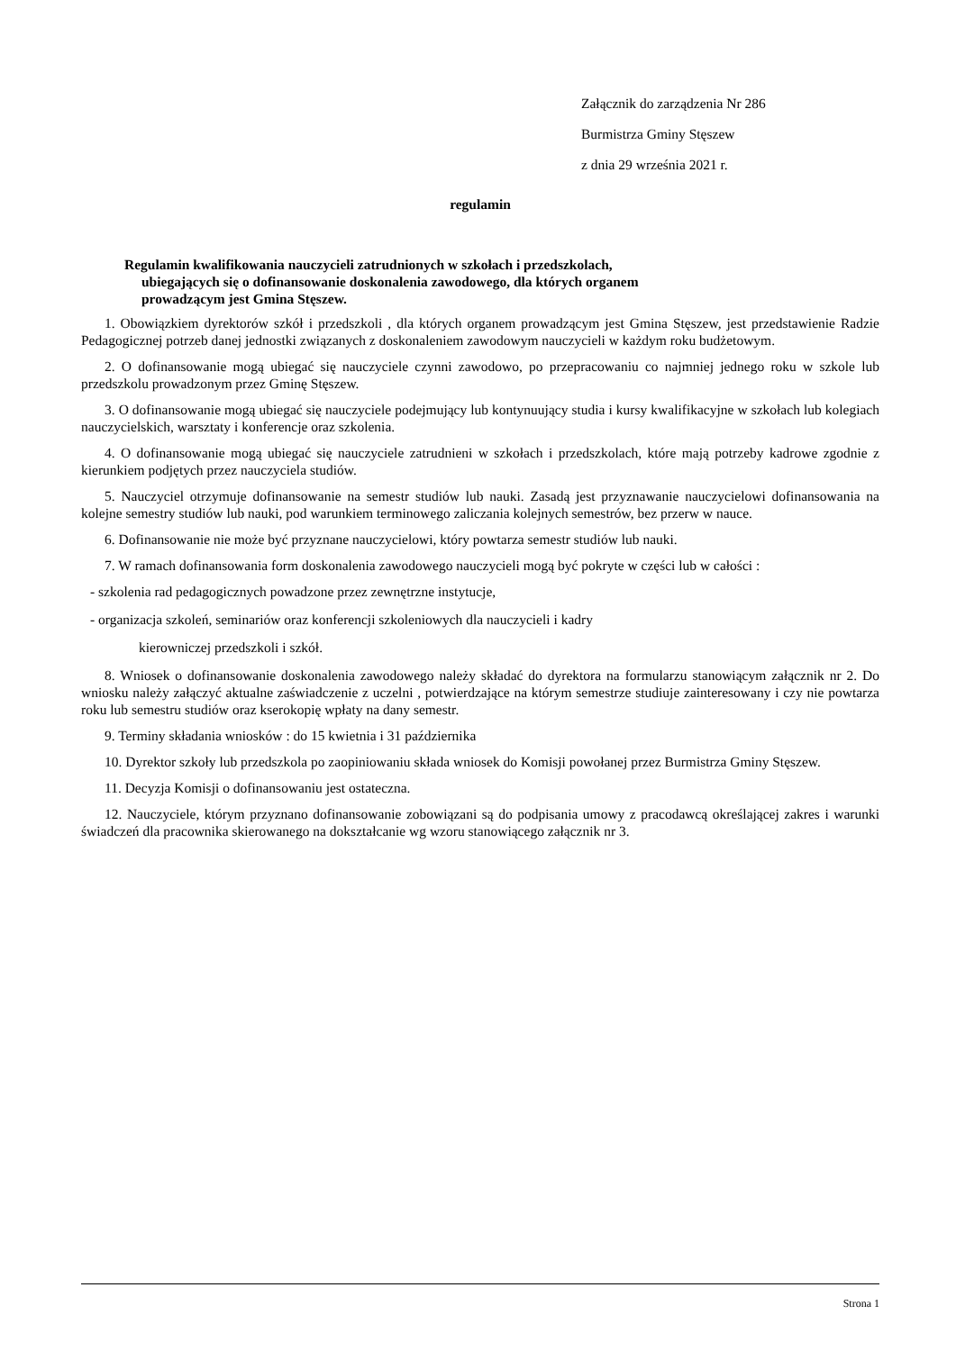Załącznik do zarządzenia Nr 286
Burmistrza Gminy Stęszew
z dnia 29 września 2021 r.
regulamin
Regulamin kwalifikowania nauczycieli zatrudnionych w szkołach i przedszkolach,
ubiegających się o dofinansowanie doskonalenia zawodowego, dla których organem
prowadzącym jest Gmina Stęszew.
1. Obowiązkiem dyrektorów szkół i przedszkoli , dla których organem prowadzącym jest Gmina Stęszew, jest przedstawienie Radzie Pedagogicznej potrzeb danej jednostki związanych z doskonaleniem zawodowym nauczycieli w każdym roku budżetowym.
2. O dofinansowanie mogą ubiegać się nauczyciele czynni zawodowo, po przepracowaniu co najmniej jednego roku w szkole lub przedszkolu prowadzonym przez Gminę Stęszew.
3. O dofinansowanie mogą ubiegać się nauczyciele podejmujący lub kontynuujący studia i kursy kwalifikacyjne w szkołach lub kolegiach nauczycielskich, warsztaty i konferencje oraz szkolenia.
4. O dofinansowanie mogą ubiegać się nauczyciele zatrudnieni w szkołach i przedszkolach, które mają potrzeby kadrowe zgodnie z kierunkiem podjętych przez nauczyciela studiów.
5. Nauczyciel otrzymuje dofinansowanie na semestr studiów lub nauki. Zasadą jest przyznawanie nauczycielowi dofinansowania na kolejne semestry studiów lub nauki, pod warunkiem terminowego zaliczania kolejnych semestrów, bez przerw w nauce.
6. Dofinansowanie nie może być przyznane nauczycielowi, który powtarza semestr studiów lub nauki.
7. W ramach dofinansowania form doskonalenia zawodowego nauczycieli mogą być pokryte w części lub w całości :
- szkolenia rad pedagogicznych powadzone przez zewnętrzne instytucje,
- organizacja szkoleń, seminariów oraz konferencji szkoleniowych dla nauczycieli i kadry
kierowniczej przedszkoli i szkół.
8. Wniosek o dofinansowanie doskonalenia zawodowego należy składać do dyrektora na formularzu stanowiącym załącznik nr 2. Do wniosku należy załączyć aktualne zaświadczenie z uczelni , potwierdzające na którym semestrze studiuje zainteresowany i czy nie powtarza roku lub semestru studiów oraz kserokopię wpłaty na dany semestr.
9. Terminy składania wniosków : do 15 kwietnia i 31 października
10. Dyrektor szkoły lub przedszkola po zaopiniowaniu składa wniosek do Komisji powołanej przez Burmistrza Gminy Stęszew.
11. Decyzja Komisji o dofinansowaniu jest ostateczna.
12. Nauczyciele, którym przyznano dofinansowanie zobowiązani są do podpisania umowy z pracodawcą określającej zakres i warunki świadczeń dla pracownika skierowanego na dokształcanie wg wzoru stanowiącego załącznik nr 3.
Strona 1